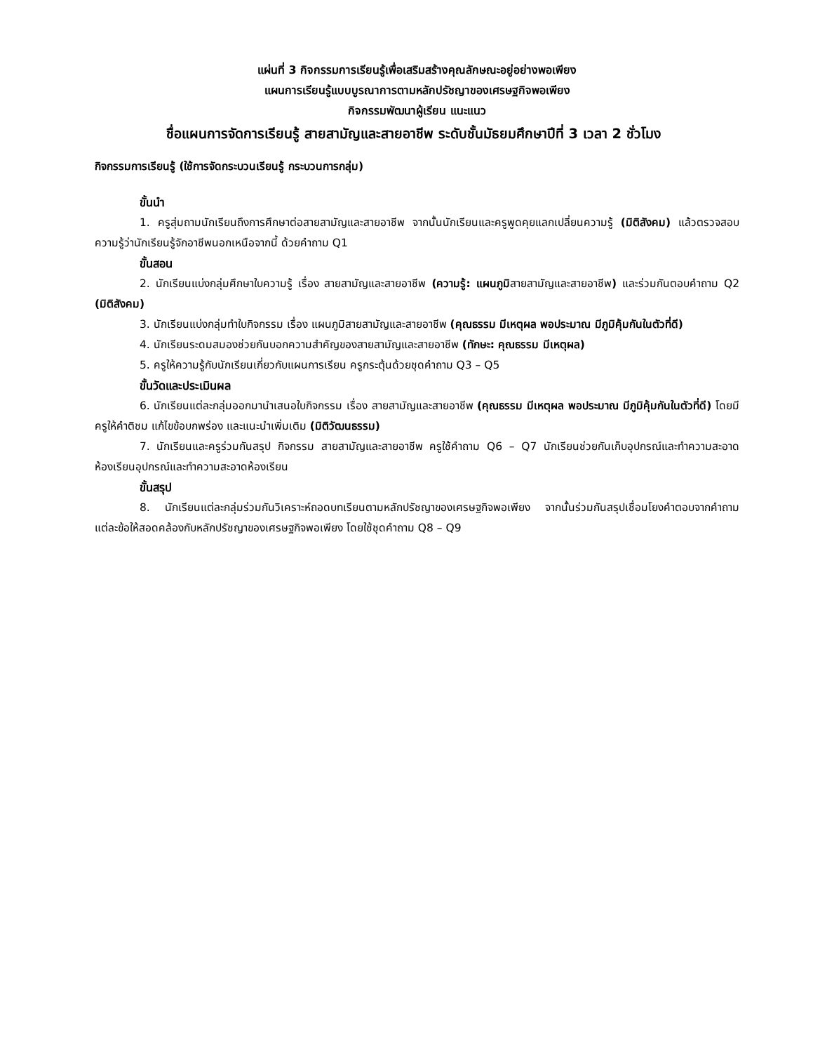แผ่นที่ 3 กิจกรรมการเรียนรู้เพื่อเสริมสร้างคุณลักษณะอยู่อย่างพอเพียง
แผนการเรียนรู้แบบบูรณาการตามหลักปรัชญาของเศรษฐกิจพอเพียง
กิจกรรมพัฒนาผู้เรียน แนะแนว
ชื่อแผนการจัดการเรียนรู้ สายสามัญและสายอาชีพ ระดับชั้นมัธยมศึกษาปีที่ 3 เวลา 2 ชั่วโมง
กิจกรรมการเรียนรู้ (ใช้การจัดกระบวนเรียนรู้ กระบวนการกลุ่ม)
ขั้นนำ
1. ครูสุ่มถามนักเรียนถึงการศึกษาต่อสายสามัญและสายอาชีพ จากนั้นนักเรียนและครูพูดคุยแลกเปลี่ยนความรู้ (มิติสังคม) แล้วตรวจสอบความรู้ว่านักเรียนรู้จักอาชีพนอกเหนือจากนี้ ด้วยคำถาม Q1
ขั้นสอน
2. นักเรียนแบ่งกลุ่มศึกษาใบความรู้ เรื่อง สายสามัญและสายอาชีพ (ความรู้: แผนภูมิสายสามัญและสายอาชีพ) และร่วมกันตอบคำถาม Q2 (มิติสังคม)
3. นักเรียนแบ่งกลุ่มทำใบกิจกรรม เรื่อง แผนภูมิสายสามัญและสายอาชีพ (คุณธรรม มีเหตุผล พอประมาณ มีภูมิคุ้มกันในตัวที่ดี)
4. นักเรียนระดมสมองช่วยกันบอกความสำคัญของสายสามัญและสายอาชีพ (ทักษะ: คุณธรรม มีเหตุผล)
5. ครูให้ความรู้กับนักเรียนเกี่ยวกับแผนการเรียน ครูกระตุ้นด้วยชุดคำถาม Q3 – Q5
ขั้นวัดและประเมินผล
6. นักเรียนแต่ละกลุ่มออกมานำเสนอใบกิจกรรม เรื่อง สายสามัญและสายอาชีพ (คุณธรรม มีเหตุผล พอประมาณ มีภูมิคุ้มกันในตัวที่ดี) โดยมีครูให้คำติชม แก้ไขข้อบกพร่อง และแนะนำเพิ่มเติม (มิติวัฒนธรรม)
7. นักเรียนและครูร่วมกันสรุป กิจกรรม สายสามัญและสายอาชีพ ครูใช้คำถาม Q6 – Q7 นักเรียนช่วยกันเก็บอุปกรณ์และทำความสะอาดห้องเรียนอุปกรณ์และทำความสะอาดห้องเรียน
ขั้นสรุป
8. นักเรียนแต่ละกลุ่มร่วมกันวิเคราะห์ถอดบทเรียนตามหลักปรัชญาของเศรษฐกิจพอเพียง จากนั้นร่วมกันสรุปเชื่อมโยงคำตอบจากคำถามแต่ละข้อให้สอดคล้องกับหลักปรัชญาของเศรษฐกิจพอเพียง โดยใช้ชุดคำถาม Q8 – Q9